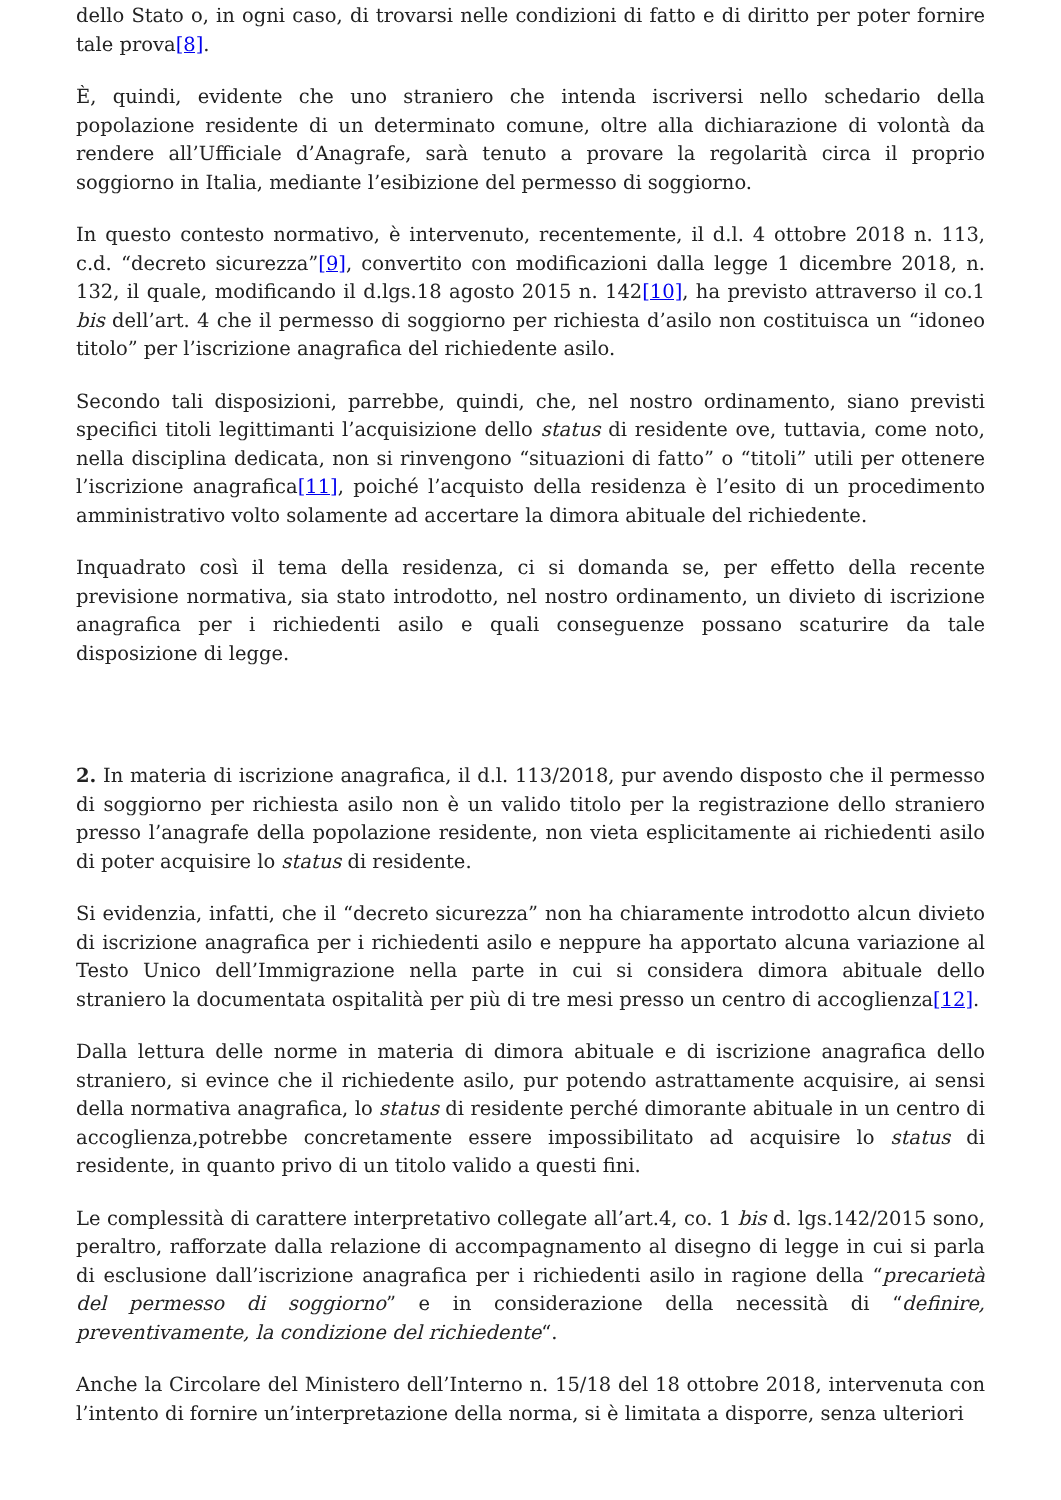dello Stato o, in ogni caso, di trovarsi nelle condizioni di fatto e di diritto per poter fornire tale prova[8].
È, quindi, evidente che uno straniero che intenda iscriversi nello schedario della popolazione residente di un determinato comune, oltre alla dichiarazione di volontà da rendere all’Ufficiale d’Anagrafe, sarà tenuto a provare la regolarità circa il proprio soggiorno in Italia, mediante l’esibizione del permesso di soggiorno.
In questo contesto normativo, è intervenuto, recentemente, il d.l. 4 ottobre 2018 n. 113, c.d. “decreto sicurezza”[9], convertito con modificazioni dalla legge 1 dicembre 2018, n. 132, il quale, modificando il d.lgs.18 agosto 2015 n. 142[10], ha previsto attraverso il co.1 bis dell’art. 4 che il permesso di soggiorno per richiesta d’asilo non costituisca un “idoneo titolo” per l’iscrizione anagrafica del richiedente asilo.
Secondo tali disposizioni, parrebbe, quindi, che, nel nostro ordinamento, siano previsti specifici titoli legittimanti l’acquisizione dello status di residente ove, tuttavia, come noto, nella disciplina dedicata, non si rinvengono “situazioni di fatto” o “titoli” utili per ottenere l’iscrizione anagrafica[11], poiché l’acquisto della residenza è l’esito di un procedimento amministrativo volto solamente ad accertare la dimora abituale del richiedente.
Inquadrato così il tema della residenza, ci si domanda se, per effetto della recente previsione normativa, sia stato introdotto, nel nostro ordinamento, un divieto di iscrizione anagrafica per i richiedenti asilo e quali conseguenze possano scaturire da tale disposizione di legge.
2. In materia di iscrizione anagrafica, il d.l. 113/2018, pur avendo disposto che il permesso di soggiorno per richiesta asilo non è un valido titolo per la registrazione dello straniero presso l’anagrafe della popolazione residente, non vieta esplicitamente ai richiedenti asilo di poter acquisire lo status di residente.
Si evidenzia, infatti, che il “decreto sicurezza” non ha chiaramente introdotto alcun divieto di iscrizione anagrafica per i richiedenti asilo e neppure ha apportato alcuna variazione al Testo Unico dell’Immigrazione nella parte in cui si considera dimora abituale dello straniero la documentata ospitalità per più di tre mesi presso un centro di accoglienza[12].
Dalla lettura delle norme in materia di dimora abituale e di iscrizione anagrafica dello straniero, si evince che il richiedente asilo, pur potendo astrattamente acquisire, ai sensi della normativa anagrafica, lo status di residente perché dimorante abituale in un centro di accoglienza,potrebbe concretamente essere impossibilitato ad acquisire lo status di residente, in quanto privo di un titolo valido a questi fini.
Le complessità di carattere interpretativo collegate all’art.4, co. 1 bis d. lgs.142/2015 sono, peraltro, rafforzate dalla relazione di accompagnamento al disegno di legge in cui si parla di esclusione dall’iscrizione anagrafica per i richiedenti asilo in ragione della “precarietà del permesso di soggiorno” e in considerazione della necessità di “definire, preventivamente, la condizione del richiedente“.
Anche la Circolare del Ministero dell’Interno n. 15/18 del 18 ottobre 2018, intervenuta con l’intento di fornire un’interpretazione della norma, si è limitata a disporre, senza ulteriori